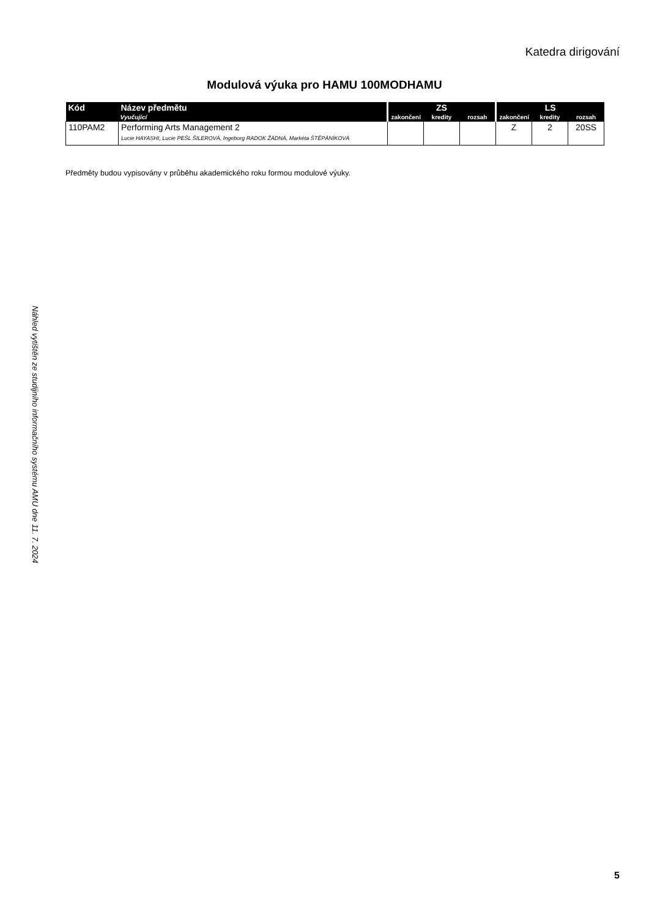Katedra dirigování
Modulová výuka pro HAMU 100MODHAMU
| Kód | Název předmětu | ZS | | | LS | | |
| --- | --- | --- | --- | --- | --- | --- | --- |
| | Vyučující | zakončení | kredity | rozsah | zakončení | kredity | rozsah |
| 110PAM2 | Performing Arts Management 2 Lucie HAYASHI, Lucie PEŠL ŠILEROVÁ, Ingeborg RADOK ŽÁDNÁ, Markéta ŠTĚPÁNÍKOVÁ | | | | Z | 2 | 20SS |
Předměty budou vypisovány v průběhu akademického roku formou modulové výuky.
Náhled vytištěn ze studijního informačního systému AMU dne 11. 7. 2024
5